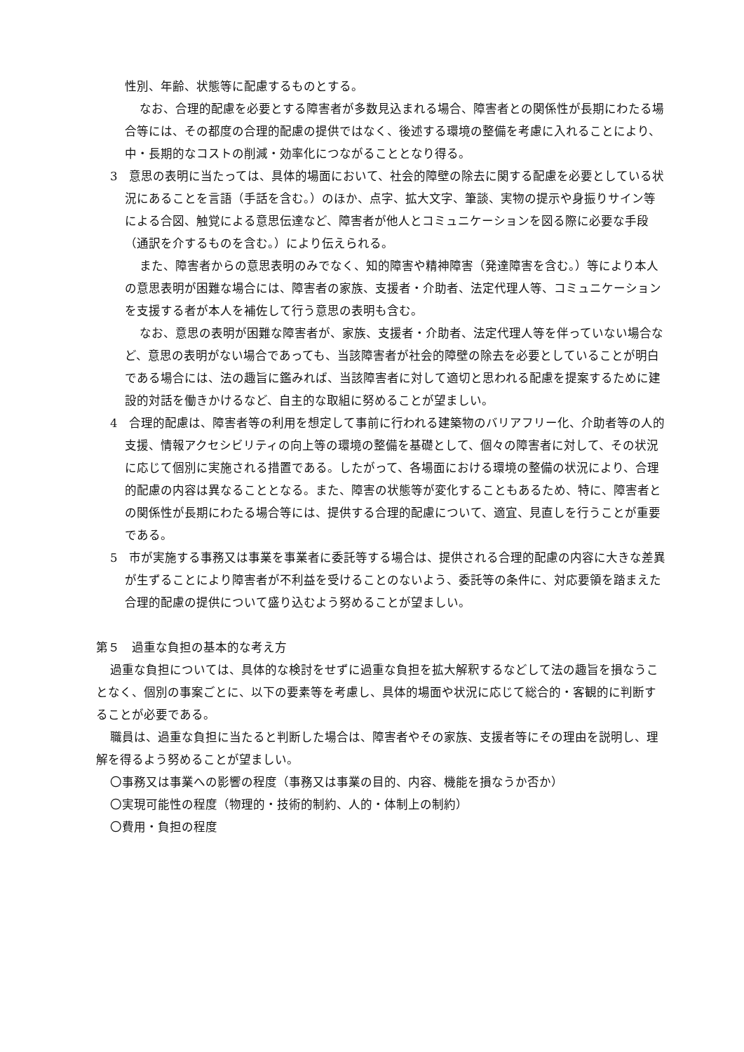性別、年齢、状態等に配慮するものとする。
なお、合理的配慮を必要とする障害者が多数見込まれる場合、障害者との関係性が長期にわたる場合等には、その都度の合理的配慮の提供ではなく、後述する環境の整備を考慮に入れることにより、中・長期的なコストの削減・効率化につながることとなり得る。
3　意思の表明に当たっては、具体的場面において、社会的障壁の除去に関する配慮を必要としている状況にあることを言語（手話を含む。）のほか、点字、拡大文字、筆談、実物の提示や身振りサイン等による合図、触覚による意思伝達など、障害者が他人とコミュニケーションを図る際に必要な手段（通訳を介するものを含む。）により伝えられる。
また、障害者からの意思表明のみでなく、知的障害や精神障害（発達障害を含む。）等により本人の意思表明が困難な場合には、障害者の家族、支援者・介助者、法定代理人等、コミュニケーションを支援する者が本人を補佐して行う意思の表明も含む。
なお、意思の表明が困難な障害者が、家族、支援者・介助者、法定代理人等を伴っていない場合など、意思の表明がない場合であっても、当該障害者が社会的障壁の除去を必要としていることが明白である場合には、法の趣旨に鑑みれば、当該障害者に対して適切と思われる配慮を提案するために建設的対話を働きかけるなど、自主的な取組に努めることが望ましい。
4　合理的配慮は、障害者等の利用を想定して事前に行われる建築物のバリアフリー化、介助者等の人的支援、情報アクセシビリティの向上等の環境の整備を基礎として、個々の障害者に対して、その状況に応じて個別に実施される措置である。したがって、各場面における環境の整備の状況により、合理的配慮の内容は異なることとなる。また、障害の状態等が変化することもあるため、特に、障害者との関係性が長期にわたる場合等には、提供する合理的配慮について、適宜、見直しを行うことが重要である。
5　市が実施する事務又は事業を事業者に委託等する場合は、提供される合理的配慮の内容に大きな差異が生ずることにより障害者が不利益を受けることのないよう、委託等の条件に、対応要領を踏まえた合理的配慮の提供について盛り込むよう努めることが望ましい。
第５　過重な負担の基本的な考え方
過重な負担については、具体的な検討をせずに過重な負担を拡大解釈するなどして法の趣旨を損なうことなく、個別の事案ごとに、以下の要素等を考慮し、具体的場面や状況に応じて総合的・客観的に判断することが必要である。
職員は、過重な負担に当たると判断した場合は、障害者やその家族、支援者等にその理由を説明し、理解を得るよう努めることが望ましい。
〇事務又は事業への影響の程度（事務又は事業の目的、内容、機能を損なうか否か）
〇実現可能性の程度（物理的・技術的制約、人的・体制上の制約）
〇費用・負担の程度